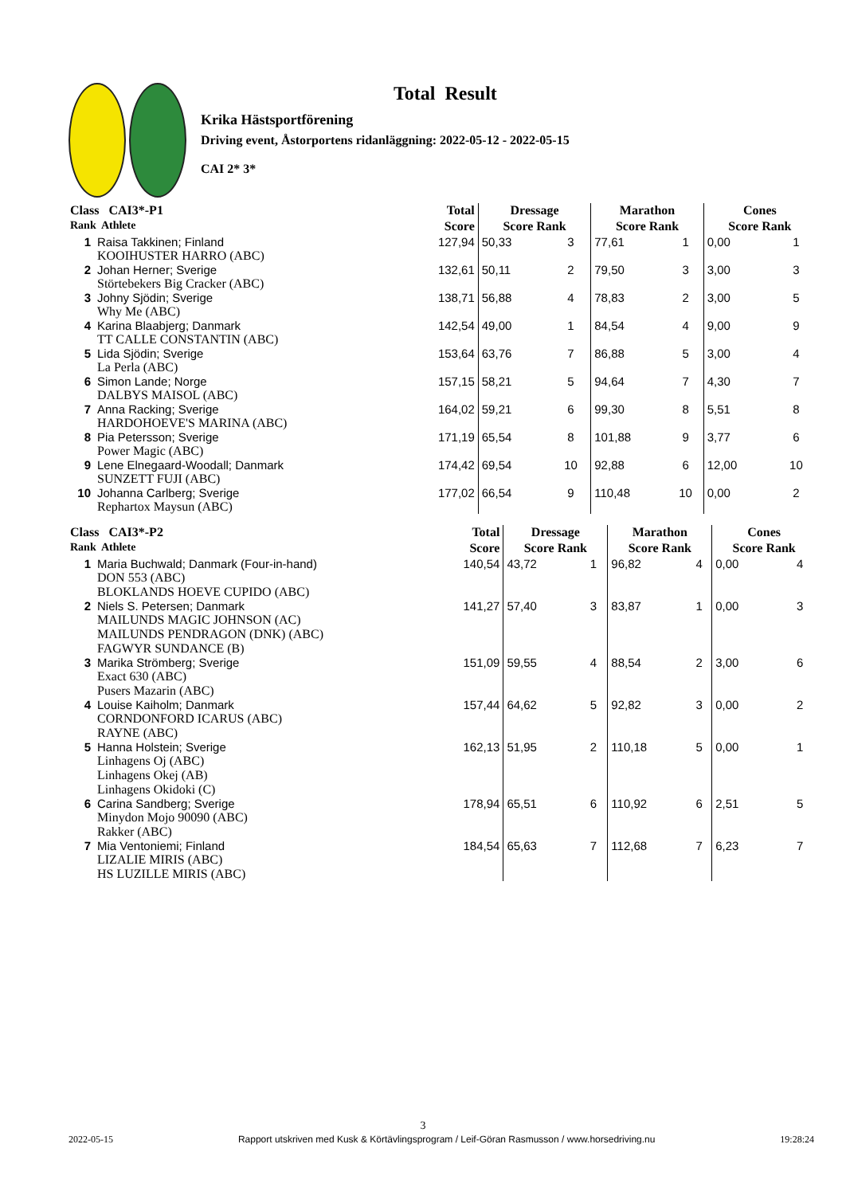Total Result
Krika Hästsportförening
Driving event, Åstorportens ridanläggning: 2022-05-12 - 2022-05-15
CAI 2* 3*
| Class CAI3*-P1 | | Total | Dressage | | Marathon | | Cones | |
| --- | --- | --- | --- | --- | --- | --- | --- | --- |
| Rank Athlete | | Score | Score Rank | | Score Rank | | Score Rank | |
| 1 | Raisa Takkinen; Finland KOOIHUSTER HARRO (ABC) | 127,94 | 50,33 | 3 | 77,61 | 1 | 0,00 | 1 |
| 2 | Johan Herner; Sverige Störtebekers Big Cracker (ABC) | 132,61 | 50,11 | 2 | 79,50 | 3 | 3,00 | 3 |
| 3 | Johny Sjödin; Sverige Why Me (ABC) | 138,71 | 56,88 | 4 | 78,83 | 2 | 3,00 | 5 |
| 4 | Karina Blaabjerg; Danmark TT CALLE CONSTANTIN (ABC) | 142,54 | 49,00 | 1 | 84,54 | 4 | 9,00 | 9 |
| 5 | Lida Sjödin; Sverige La Perla (ABC) | 153,64 | 63,76 | 7 | 86,88 | 5 | 3,00 | 4 |
| 6 | Simon Lande; Norge DALBYS MAISOL (ABC) | 157,15 | 58,21 | 5 | 94,64 | 7 | 4,30 | 7 |
| 7 | Anna Racking; Sverige HARDOHOEVE'S MARINA (ABC) | 164,02 | 59,21 | 6 | 99,30 | 8 | 5,51 | 8 |
| 8 | Pia Petersson; Sverige Power Magic (ABC) | 171,19 | 65,54 | 8 | 101,88 | 9 | 3,77 | 6 |
| 9 | Lene Elnegaard-Woodall; Danmark SUNZETT FUJI (ABC) | 174,42 | 69,54 | 10 | 92,88 | 6 | 12,00 | 10 |
| 10 | Johanna Carlberg; Sverige Rephartox Maysun (ABC) | 177,02 | 66,54 | 9 | 110,48 | 10 | 0,00 | 2 |
| Class CAI3*-P2 | | Total | Dressage | | Marathon | | Cones | |
| --- | --- | --- | --- | --- | --- | --- | --- | --- |
| Rank Athlete | | Score | Score Rank | | Score Rank | | Score Rank | |
| 1 | Maria Buchwald; Danmark (Four-in-hand) DON 553 (ABC) BLOKLANDS HOEVE CUPIDO (ABC) | 140,54 | 43,72 | 1 | 96,82 | 4 | 0,00 | 4 |
| 2 | Niels S. Petersen; Danmark MAILUNDS MAGIC JOHNSON (AC) MAILUNDS PENDRAGON (DNK) (ABC) FAGWYR SUNDANCE (B) | 141,27 | 57,40 | 3 | 83,87 | 1 | 0,00 | 3 |
| 3 | Marika Strömberg; Sverige Exact 630 (ABC) Pusers Mazarin (ABC) | 151,09 | 59,55 | 4 | 88,54 | 2 | 3,00 | 6 |
| 4 | Louise Kaiholm; Danmark CORNDONFORD ICARUS (ABC) RAYNE (ABC) | 157,44 | 64,62 | 5 | 92,82 | 3 | 0,00 | 2 |
| 5 | Hanna Holstein; Sverige Linhagens Oj (ABC) Linhagens Okej (AB) Linhagens Okidoki (C) | 162,13 | 51,95 | 2 | 110,18 | 5 | 0,00 | 1 |
| 6 | Carina Sandberg; Sverige Minydon Mojo 90090 (ABC) Rakker (ABC) | 178,94 | 65,51 | 6 | 110,92 | 6 | 2,51 | 5 |
| 7 | Mia Ventoniemi; Finland LIZALIE MIRIS (ABC) HS LUZILLE MIRIS (ABC) | 184,54 | 65,63 | 7 | 112,68 | 7 | 6,23 | 7 |
3
2022-05-15 Rapport utskriven med Kusk & Körtävlingsprogram / Leif-Göran Rasmusson / www.horsedriving.nu 19:28:24